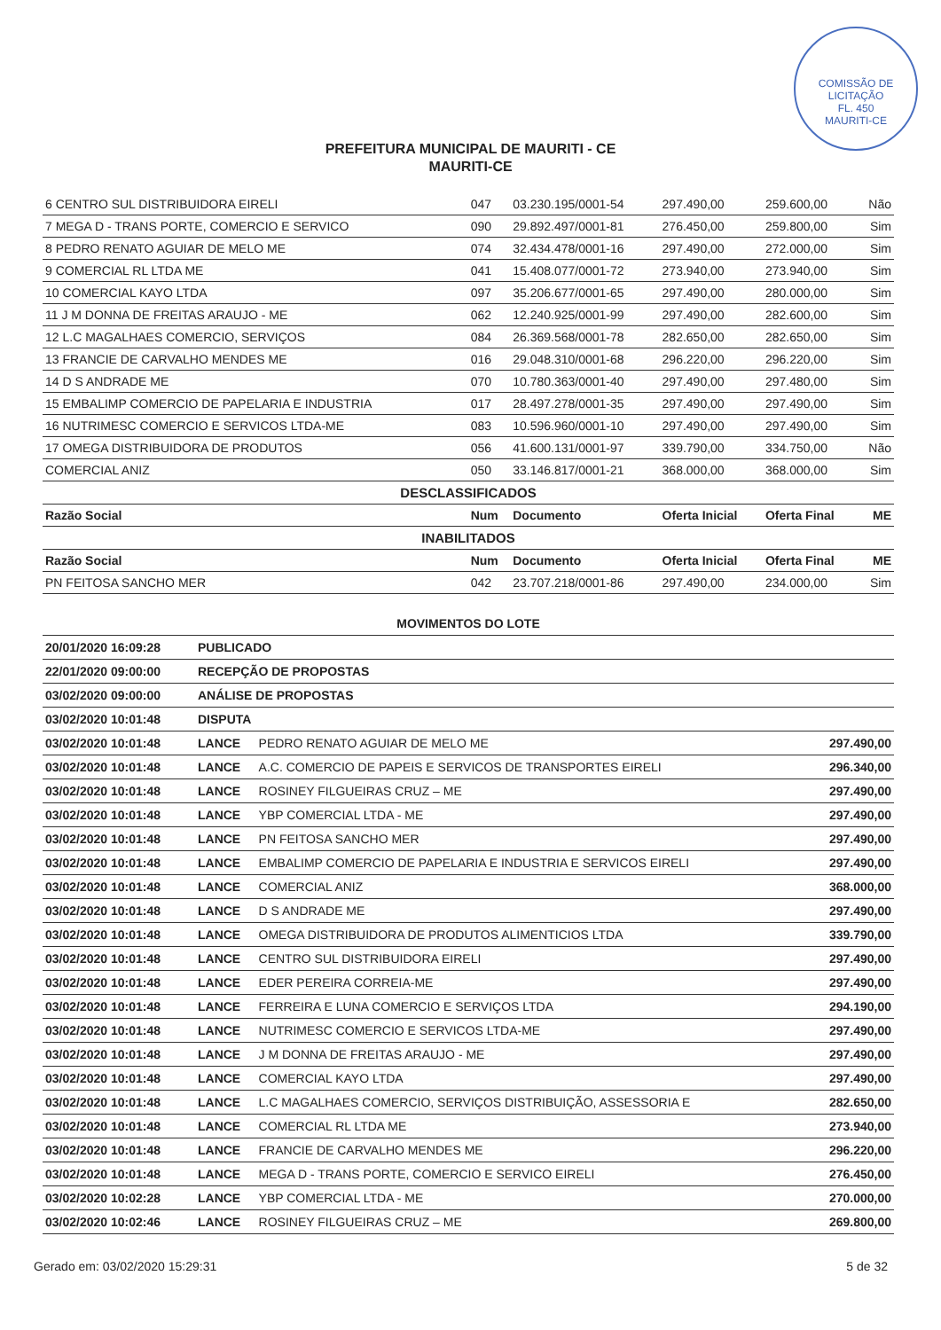COMISSÃO DE LICITAÇÃO
FL. 450
MAURITI-CE
PREFEITURA MUNICIPAL DE MAURITI - CE
MAURITI-CE
| 6 CENTRO SUL DISTRIBUIDORA EIRELI | 047 | 03.230.195/0001-54 | 297.490,00 | 259.600,00 | Não |
| 7 MEGA D - TRANS PORTE, COMERCIO E SERVICO | 090 | 29.892.497/0001-81 | 276.450,00 | 259.800,00 | Sim |
| 8 PEDRO RENATO AGUIAR DE MELO ME | 074 | 32.434.478/0001-16 | 297.490,00 | 272.000,00 | Sim |
| 9 COMERCIAL RL LTDA ME | 041 | 15.408.077/0001-72 | 273.940,00 | 273.940,00 | Sim |
| 10 COMERCIAL KAYO LTDA | 097 | 35.206.677/0001-65 | 297.490,00 | 280.000,00 | Sim |
| 11 J M DONNA DE FREITAS ARAUJO - ME | 062 | 12.240.925/0001-99 | 297.490,00 | 282.600,00 | Sim |
| 12 L.C MAGALHAES COMERCIO, SERVIÇOS | 084 | 26.369.568/0001-78 | 282.650,00 | 282.650,00 | Sim |
| 13 FRANCIE DE CARVALHO MENDES ME | 016 | 29.048.310/0001-68 | 296.220,00 | 296.220,00 | Sim |
| 14 D S ANDRADE ME | 070 | 10.780.363/0001-40 | 297.490,00 | 297.480,00 | Sim |
| 15 EMBALIMP COMERCIO DE PAPELARIA E INDUSTRIA | 017 | 28.497.278/0001-35 | 297.490,00 | 297.490,00 | Sim |
| 16 NUTRIMESC COMERCIO E SERVICOS LTDA-ME | 083 | 10.596.960/0001-10 | 297.490,00 | 297.490,00 | Sim |
| 17 OMEGA DISTRIBUIDORA DE PRODUTOS | 056 | 41.600.131/0001-97 | 339.790,00 | 334.750,00 | Não |
| COMERCIAL ANIZ | 050 | 33.146.817/0001-21 | 368.000,00 | 368.000,00 | Sim |
| DESCLASSIFICADOS | | | | | |
| Razão Social | Num | Documento | Oferta Inicial | Oferta Final | ME |
| INABILITADOS | | | | | |
| Razão Social | Num | Documento | Oferta Inicial | Oferta Final | ME |
| PN FEITOSA SANCHO MER | 042 | 23.707.218/0001-86 | 297.490,00 | 234.000,00 | Sim |
| MOVIMENTOS DO LOTE | | | |
| 20/01/2020 16:09:28 | PUBLICADO | | |
| 22/01/2020 09:00:00 | RECEPÇÃO DE PROPOSTAS | | |
| 03/02/2020 09:00:00 | ANÁLISE DE PROPOSTAS | | |
| 03/02/2020 10:01:48 | DISPUTA | | |
| 03/02/2020 10:01:48 | LANCE | PEDRO RENATO AGUIAR DE MELO ME | 297.490,00 |
| 03/02/2020 10:01:48 | LANCE | A.C. COMERCIO DE PAPEIS E SERVICOS DE TRANSPORTES EIRELI | 296.340,00 |
| 03/02/2020 10:01:48 | LANCE | ROSINEY FILGUEIRAS CRUZ – ME | 297.490,00 |
| 03/02/2020 10:01:48 | LANCE | YBP COMERCIAL LTDA - ME | 297.490,00 |
| 03/02/2020 10:01:48 | LANCE | PN FEITOSA SANCHO MER | 297.490,00 |
| 03/02/2020 10:01:48 | LANCE | EMBALIMP COMERCIO DE PAPELARIA E INDUSTRIA E SERVICOS EIRELI | 297.490,00 |
| 03/02/2020 10:01:48 | LANCE | COMERCIAL ANIZ | 368.000,00 |
| 03/02/2020 10:01:48 | LANCE | D S ANDRADE ME | 297.490,00 |
| 03/02/2020 10:01:48 | LANCE | OMEGA DISTRIBUIDORA DE PRODUTOS ALIMENTICIOS LTDA | 339.790,00 |
| 03/02/2020 10:01:48 | LANCE | CENTRO SUL DISTRIBUIDORA EIRELI | 297.490,00 |
| 03/02/2020 10:01:48 | LANCE | EDER PEREIRA CORREIA-ME | 297.490,00 |
| 03/02/2020 10:01:48 | LANCE | FERREIRA E LUNA COMERCIO E SERVIÇOS LTDA | 294.190,00 |
| 03/02/2020 10:01:48 | LANCE | NUTRIMESC COMERCIO E SERVICOS LTDA-ME | 297.490,00 |
| 03/02/2020 10:01:48 | LANCE | J M DONNA DE FREITAS ARAUJO - ME | 297.490,00 |
| 03/02/2020 10:01:48 | LANCE | COMERCIAL KAYO LTDA | 297.490,00 |
| 03/02/2020 10:01:48 | LANCE | L.C MAGALHAES COMERCIO, SERVIÇOS DISTRIBUIÇÃO, ASSESSORIA E | 282.650,00 |
| 03/02/2020 10:01:48 | LANCE | COMERCIAL RL LTDA ME | 273.940,00 |
| 03/02/2020 10:01:48 | LANCE | FRANCIE DE CARVALHO MENDES ME | 296.220,00 |
| 03/02/2020 10:01:48 | LANCE | MEGA D - TRANS PORTE, COMERCIO E SERVICO EIRELI | 276.450,00 |
| 03/02/2020 10:02:28 | LANCE | YBP COMERCIAL LTDA - ME | 270.000,00 |
| 03/02/2020 10:02:46 | LANCE | ROSINEY FILGUEIRAS CRUZ – ME | 269.800,00 |
Gerado em: 03/02/2020 15:29:31 5 de 32